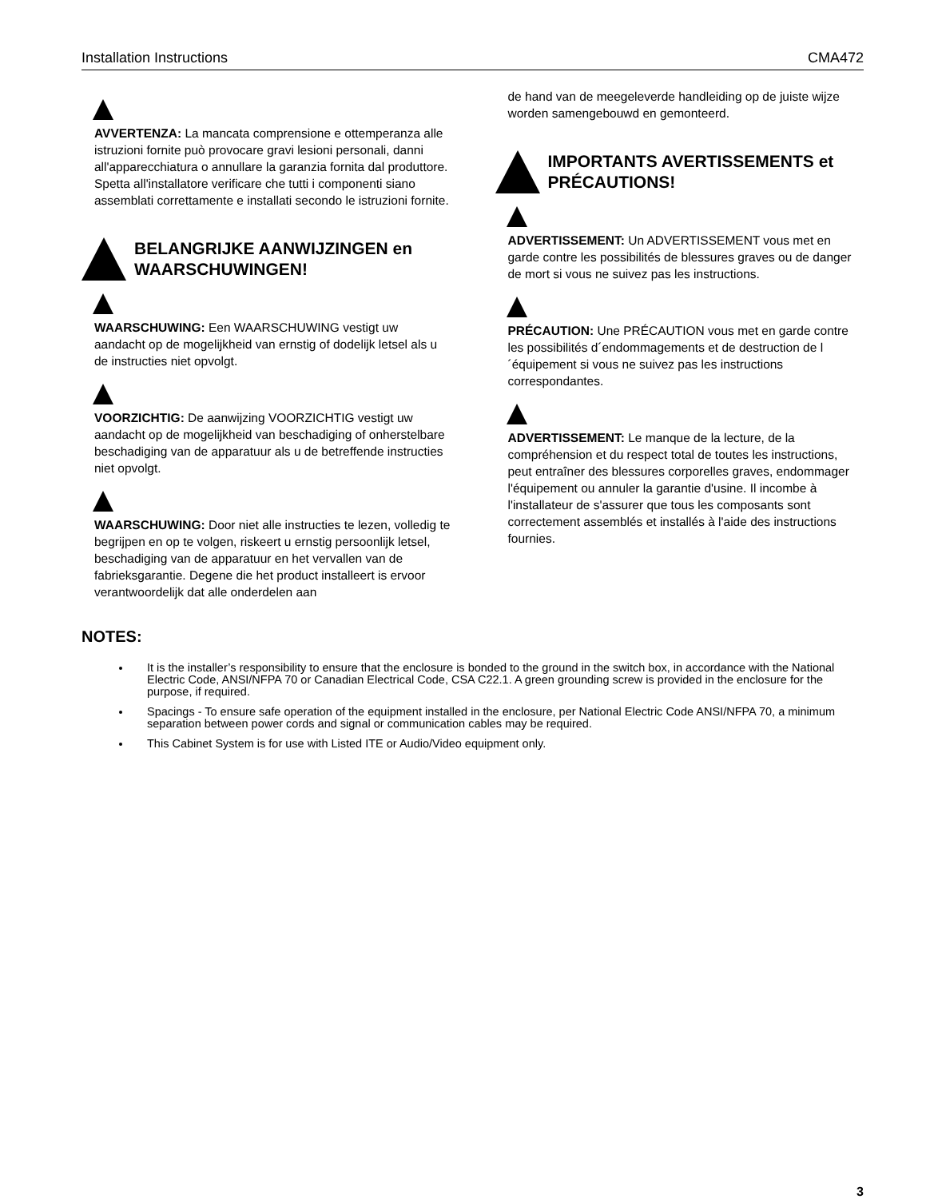Installation Instructions CMA472
AVVERTENZA: La mancata comprensione e ottemperanza alle istruzioni fornite può provocare gravi lesioni personali, danni all'apparecchiatura o annullare la garanzia fornita dal produttore. Spetta all'installatore verificare che tutti i componenti siano assemblati correttamente e installati secondo le istruzioni fornite.
BELANGRIJKE AANWIJZINGEN en WAARSCHUWINGEN!
WAARSCHUWING: Een WAARSCHUWING vestigt uw aandacht op de mogelijkheid van ernstig of dodelijk letsel als u de instructies niet opvolgt.
VOORZICHTIG: De aanwijzing VOORZICHTIG vestigt uw aandacht op de mogelijkheid van beschadiging of onherstelbare beschadiging van de apparatuur als u de betreffende instructies niet opvolgt.
WAARSCHUWING: Door niet alle instructies te lezen, volledig te begrijpen en op te volgen, riskeert u ernstig persoonlijk letsel, beschadiging van de apparatuur en het vervallen van de fabrieksgarantie. Degene die het product installeert is ervoor verantwoordelijk dat alle onderdelen aan
de hand van de meegeleverde handleiding op de juiste wijze worden samengebouwd en gemonteerd.
IMPORTANTS AVERTISSEMENTS et PRÉCAUTIONS!
ADVERTISSEMENT: Un ADVERTISSEMENT vous met en garde contre les possibilités de blessures graves ou de danger de mort si vous ne suivez pas les instructions.
PRÉCAUTION: Une PRÉCAUTION vous met en garde contre les possibilités d´endommagements et de destruction de l´équipement si vous ne suivez pas les instructions correspondantes.
ADVERTISSEMENT: Le manque de la lecture, de la compréhension et du respect total de toutes les instructions, peut entraîner des blessures corporelles graves, endommager l'équipement ou annuler la garantie d'usine. Il incombe à l'installateur de s'assurer que tous les composants sont correctement assemblés et installés à l'aide des instructions fournies.
NOTES:
It is the installer’s responsibility to ensure that the enclosure is bonded to the ground in the switch box, in accordance with the National Electric Code, ANSI/NFPA 70 or Canadian Electrical Code, CSA C22.1. A green grounding screw is provided in the enclosure for the purpose, if required.
Spacings - To ensure safe operation of the equipment installed in the enclosure, per National Electric Code ANSI/NFPA 70, a minimum separation between power cords and signal or communication cables may be required.
This Cabinet System is for use with Listed ITE or Audio/Video equipment only.
3